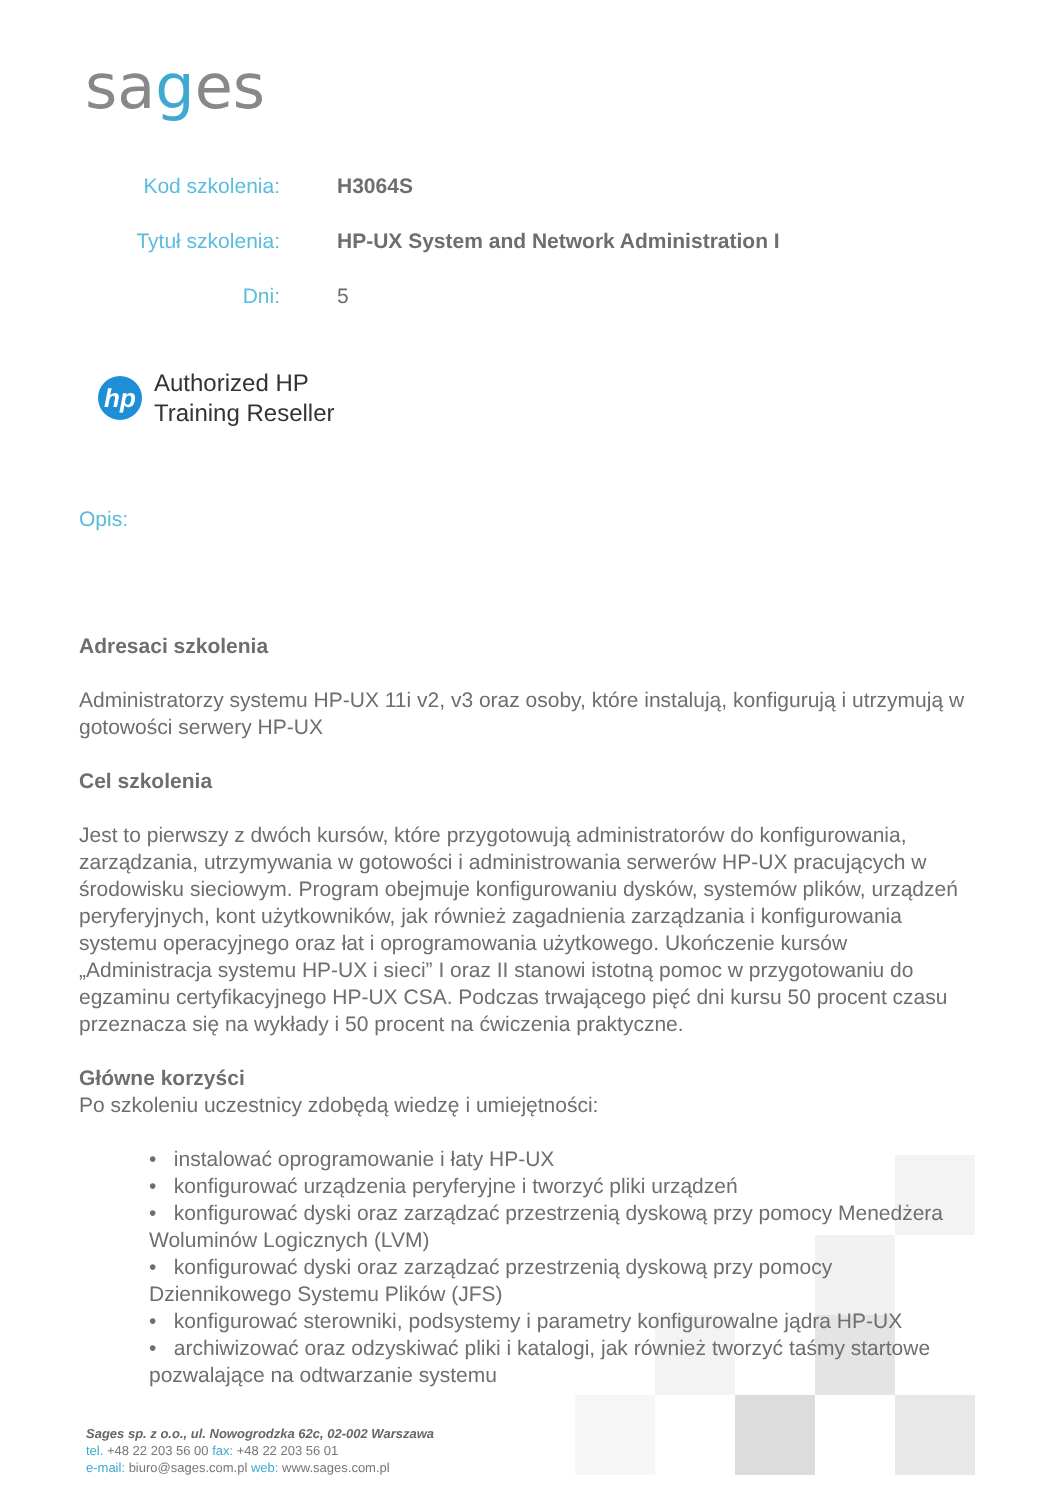sages
| Kod szkolenia: | H3064S |
| Tytuł szkolenia: | HP-UX System and Network Administration I |
| Dni: | 5 |
hp
Authorized HP
Training Reseller
Opis:
Adresaci szkolenia
Administratorzy systemu HP-UX 11i v2, v3 oraz osoby, które instalują, konfigurują i utrzymują w gotowości serwery HP-UX
Cel szkolenia
Jest to pierwszy z dwóch kursów, które przygotowują administratorów do konfigurowania, zarządzania, utrzymywania w gotowości i administrowania serwerów HP-UX pracujących w środowisku sieciowym. Program obejmuje konfigurowaniu dysków, systemów plików, urządzeń peryferyjnych, kont użytkowników, jak również zagadnienia zarządzania i konfigurowania systemu operacyjnego oraz łat i oprogramowania użytkowego. Ukończenie kursów „Administracja systemu HP-UX i sieci” I oraz II stanowi istotną pomoc w przygotowaniu do egzaminu certyfikacyjnego HP-UX CSA. Podczas trwającego pięć dni kursu 50 procent czasu przeznacza się na wykłady i 50 procent na ćwiczenia praktyczne.
Główne korzyści
Po szkoleniu uczestnicy zdobędą wiedzę i umiejętności:
• instalować oprogramowanie i łaty HP-UX
• konfigurować urządzenia peryferyjne i tworzyć pliki urządzeń
• konfigurować dyski oraz zarządzać przestrzenią dyskową przy pomocy Menedżera Woluminów Logicznych (LVM)
• konfigurować dyski oraz zarządzać przestrzenią dyskową przy pomocy Dziennikowego Systemu Plików (JFS)
• konfigurować sterowniki, podsystemy i parametry konfigurowalne jądra HP-UX
• archiwizować oraz odzyskiwać pliki i katalogi, jak również tworzyć taśmy startowe pozwalające na odtwarzanie systemu
Sages sp. z o.o., ul. Nowogrodzka 62c, 02-002 Warszawa
tel. +48 22 203 56 00 fax: +48 22 203 56 01
e-mail: biuro@sages.com.pl web: www.sages.com.pl